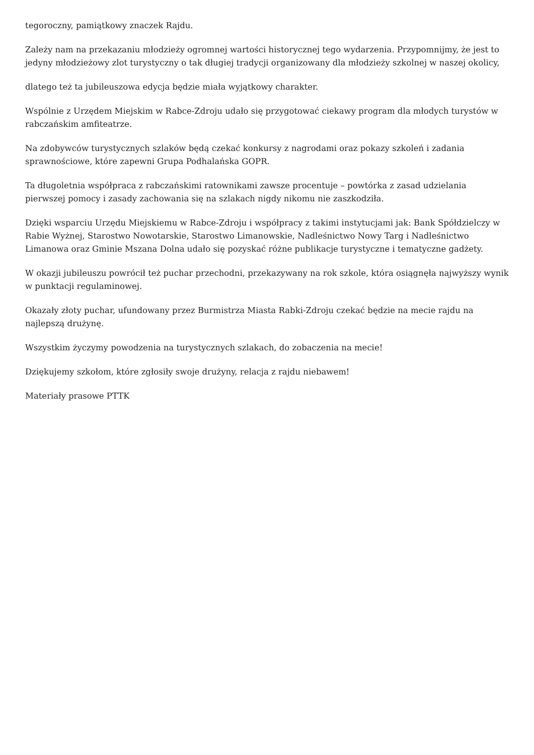tegoroczny, pamiątkowy znaczek Rajdu.
Zależy nam na przekazaniu młodzieży ogromnej wartości historycznej tego wydarzenia. Przypomnijmy, że jest to jedyny młodzieżowy zlot turystyczny o tak długiej tradycji organizowany dla młodzieży szkolnej w naszej okolicy,
dlatego też ta jubileuszowa edycja będzie miała wyjątkowy charakter.
Wspólnie z Urzędem Miejskim w Rabce-Zdroju udało się przygotować ciekawy program dla młodych turystów w rabczańskim amfiteatrze.
Na zdobywców turystycznych szlaków będą czekać konkursy z nagrodami oraz pokazy szkoleń i zadania sprawnościowe, które zapewni Grupa Podhalańska GOPR.
Ta długoletnia współpraca z rabczańskimi ratownikami zawsze procentuje – powtórka z zasad udzielania pierwszej pomocy i zasady zachowania się na szlakach nigdy nikomu nie zaszkodziła.
Dzięki wsparciu Urzędu Miejskiemu w Rabce-Zdroju i współpracy z takimi instytucjami jak: Bank Spółdzielczy w Rabie Wyżnej, Starostwo Nowotarskie, Starostwo Limanowskie, Nadleśnictwo Nowy Targ i Nadleśnictwo Limanowa oraz Gminie Mszana Dolna udało się pozyskać różne publikacje turystyczne i tematyczne gadżety.
W okazji jubileuszu powrócił też puchar przechodni, przekazywany na rok szkole, która osiągnęła najwyższy wynik w punktacji regulaminowej.
Okazały złoty puchar, ufundowany przez Burmistrza Miasta Rabki-Zdroju czekać będzie na mecie rajdu na najlepszą drużynę.
Wszystkim życzymy powodzenia na turystycznych szlakach, do zobaczenia na mecie!
Dziękujemy szkołom, które zgłosiły swoje drużyny, relacja z rajdu niebawem!
Materiały prasowe PTTK